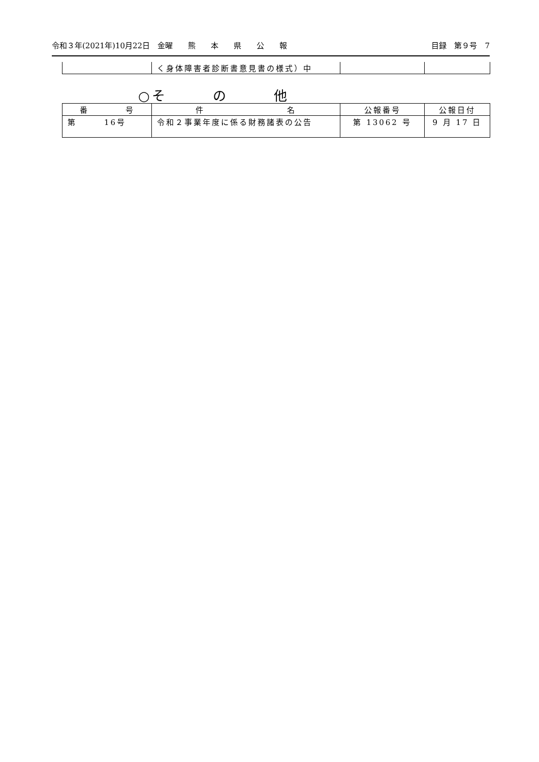令和３年(2021年)10月22日　金曜　　熊　　本　　県　　公　　報 目録　第９号　7
| | く身体障害者診断書意見書の様式）中 | | |
○そ　　　の　　　他
| 番 号 | 件 名 | 公報番号 | 公報日付 |
| --- | --- | --- | --- |
| 第 16号 | 令和２事業年度に係る財務諸表の公告 | 第 13062 号 | 9 月 17 日 |